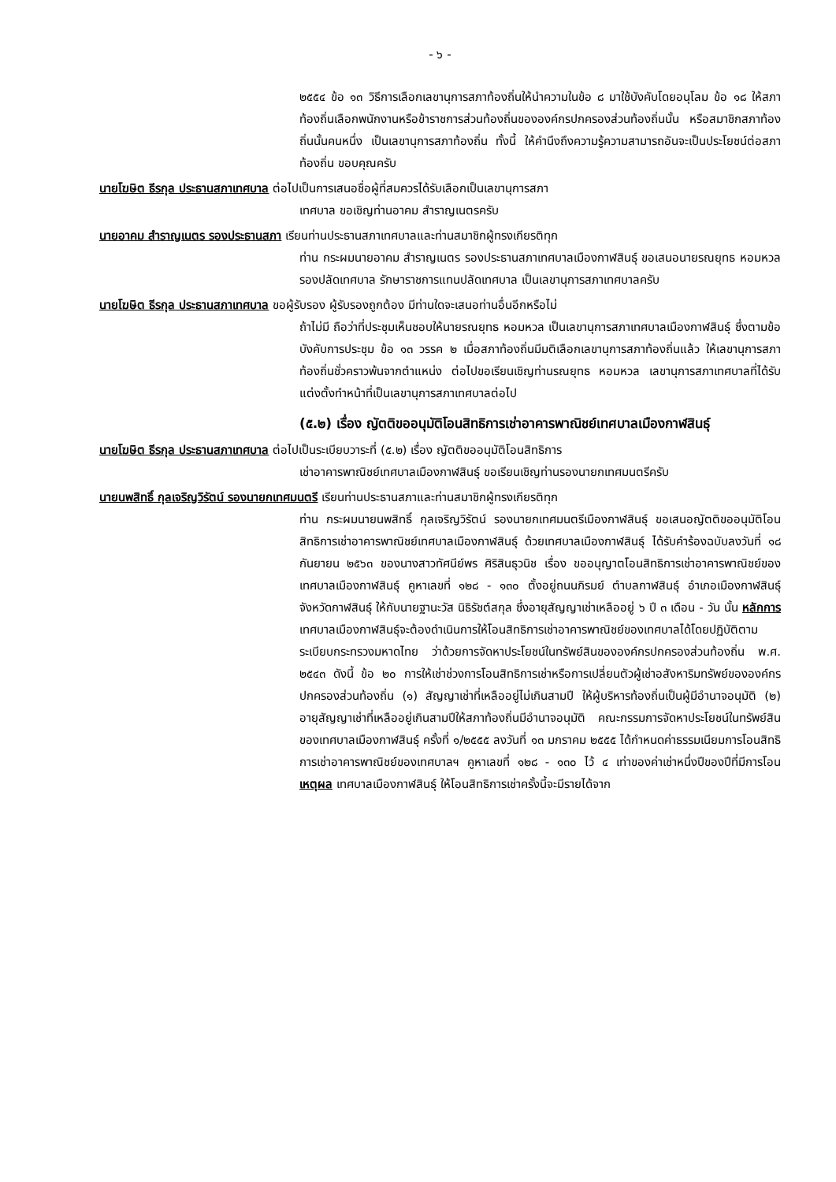- ๖ -
๒๕๕๔ ข้อ ๑๓ วิธีการเลือกเลขานุการสภาท้องถิ่นให้นำความในข้อ ๘ มาใช้บังคับโดยอนุโลม ข้อ ๑๘ ให้สภาท้องถิ่นเลือกพนักงานหรือข้าราชการส่วนท้องถิ่นขององค์กรปกครองส่วนท้องถิ่นนั้น หรือสมาชิกสภาท้องถิ่นนั้นคนหนึ่ง เป็นเลขานุการสภาท้องถิ่น ทั้งนี้ ให้คำนึงถึงความรู้ความสามารถอันจะเป็นประโยชน์ต่อสภาท้องถิ่น ขอบคุณครับ
นายโฆษิต ธีรกุล ประธานสภาเทศบาล ต่อไปเป็นการเสนอชื่อผู้ที่สมควรได้รับเลือกเป็นเลขานุการสภา
เทศบาล ขอเชิญท่านอาคม สำราญเนตรครับ
นายอาคม สำราญเนตร รองประธานสภา เรียนท่านประธานสภาเทศบาลและท่านสมาชิกผู้ทรงเกียรติทุก
ท่าน กระผมนายอาคม สำราญเนตร รองประธานสภาเทศบาลเมืองกาฬสินธุ์ ขอเสนอนายรณยุทธ หอมหวล รองปลัดเทศบาล รักษาราชการแทนปลัดเทศบาล เป็นเลขานุการสภาเทศบาลครับ
นายโฆษิต ธีรกุล ประธานสภาเทศบาล ขอผู้รับรอง ผู้รับรองถูกต้อง มีท่านใดจะเสนอท่านอื่นอีกหรือไม่
ถ้าไม่มี ถือว่าที่ประชุมเห็นชอบให้นายรณยุทธ หอมหวล เป็นเลขานุการสภาเทศบาลเมืองกาฬสินธุ์ ซึ่งตามข้อบังคับการประชุม ข้อ ๑๓ วรรค ๒ เมื่อสภาท้องถิ่นมีมติเลือกเลขานุการสภาท้องถิ่นแล้ว ให้เลขานุการสภาท้องถิ่นชั่วคราวพ้นจากตำแหน่ง ต่อไปขอเรียนเชิญท่านรณยุทธ หอมหวล เลขานุการสภาเทศบาลที่ได้รับแต่งตั้งทำหน้าที่เป็นเลขานุการสภาเทศบาลต่อไป
(๕.๒) เรื่อง ญัตติขออนุมัติโอนสิทธิการเช่าอาคารพาณิชย์เทศบาลเมืองกาฬสินธุ์
นายโฆษิต ธีรกุล ประธานสภาเทศบาล ต่อไปเป็นระเบียบวาระที่ (๕.๒) เรื่อง ญัตติขออนุมัติโอนสิทธิการ
เช่าอาคารพาณิชย์เทศบาลเมืองกาฬสินธุ์ ขอเรียนเชิญท่านรองนายกเทศมนตรีครับ
นายนพสิทธิ์ กุลเจริญวิรัตน์ รองนายกเทศมนตรี เรียนท่านประธานสภาและท่านสมาชิกผู้ทรงเกียรติทุก
ท่าน กระผมนายนพสิทธิ์ กุลเจริญวิรัตน์ รองนายกเทศมนตรีเมืองกาฬสินธุ์ ขอเสนอญัตติขออนุมัติโอนสิทธิการเช่าอาคารพาณิชย์เทศบาลเมืองกาฬสินธุ์ ด้วยเทศบาลเมืองกาฬสินธุ์ ได้รับคำร้องฉบับลงวันที่ ๑๘ กันยายน ๒๕๖๓ ของนางสาวทัศนีย์พร ศิริสินธุวนิช เรื่อง ขออนุญาตโอนสิทธิการเช่าอาคารพาณิชย์ของเทศบาลเมืองกาฬสินธุ์ คูหาเลขที่ ๑๒๘ - ๑๓๐ ตั้งอยู่ถนนภิรมย์ ตำบลกาฬสินธุ์ อำเภอเมืองกาฬสินธุ์ จังหวัดกาฬสินธุ์ ให้กับนายฐานะวัส นิธิรัชต์สกุล ซึ่งอายุสัญญาเช่าเหลืออยู่ ๖ ปี ๓ เดือน - วัน นั้น หลักการ เทศบาลเมืองกาฬสินธุ์จะต้องดำเนินการให้โอนสิทธิการเช่าอาคารพาณิชย์ของเทศบาลได้โดยปฏิบัติตามระเบียบกระทรวงมหาดไทย ว่าด้วยการจัดหาประโยชน์ในทรัพย์สินขององค์กรปกครองส่วนท้องถิ่น พ.ศ. ๒๕๔๓ ดังนี้ ข้อ ๒๐ การให้เช่าช่วงการโอนสิทธิการเช่าหรือการเปลี่ยนตัวผู้เช่าอสังหาริมทรัพย์ขององค์กรปกครองส่วนท้องถิ่น (๑) สัญญาเช่าที่เหลืออยู่ไม่เกินสามปี ให้ผู้บริหารท้องถิ่นเป็นผู้มีอำนาจอนุมัติ (๒) อายุสัญญาเช่าที่เหลืออยู่เกินสามปีให้สภาท้องถิ่นมีอำนาจอนุมัติ คณะกรรมการจัดหาประโยชน์ในทรัพย์สินของเทศบาลเมืองกาฬสินธุ์ ครั้งที่ ๑/๒๕๕๕ ลงวันที่ ๑๓ มกราคม ๒๕๕๕ ได้กำหนดค่าธรรมเนียมการโอนสิทธิการเช่าอาคารพาณิชย์ของเทศบาลฯ คูหาเลขที่ ๑๒๘ - ๑๓๐ ไว้ ๔ เท่าของค่าเช่าหนึ่งปีของปีที่มีการโอน เหตุผล เทศบาลเมืองกาฬสินธุ์ ให้โอนสิทธิการเช่าครั้งนี้จะมีรายได้จาก